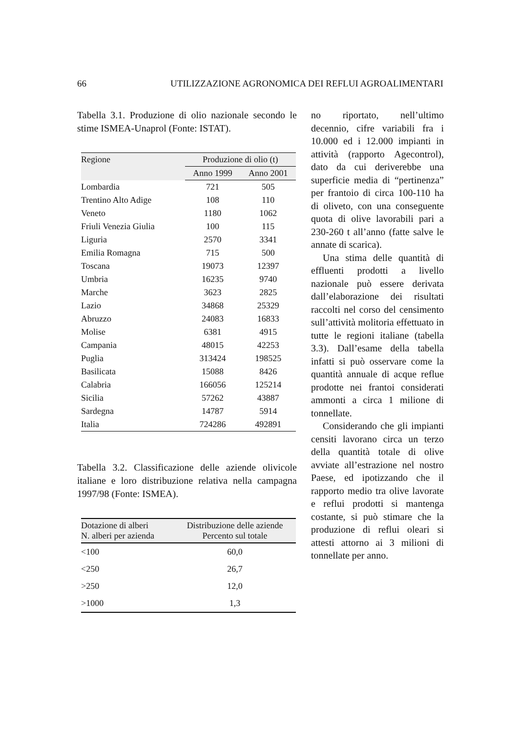66 UTILIZZAZIONE AGRONOMICA DEI REFLUI AGROALIMENTARI
Tabella 3.1. Produzione di olio nazionale secondo le stime ISMEA-Unaprol (Fonte: ISTAT).
| Regione | Produzione di olio (t) | |
| --- | --- | --- |
| | Anno 1999 | Anno 2001 |
| Lombardia | 721 | 505 |
| Trentino Alto Adige | 108 | 110 |
| Veneto | 1180 | 1062 |
| Friuli Venezia Giulia | 100 | 115 |
| Liguria | 2570 | 3341 |
| Emilia Romagna | 715 | 500 |
| Toscana | 19073 | 12397 |
| Umbria | 16235 | 9740 |
| Marche | 3623 | 2825 |
| Lazio | 34868 | 25329 |
| Abruzzo | 24083 | 16833 |
| Molise | 6381 | 4915 |
| Campania | 48015 | 42253 |
| Puglia | 313424 | 198525 |
| Basilicata | 15088 | 8426 |
| Calabria | 166056 | 125214 |
| Sicilia | 57262 | 43887 |
| Sardegna | 14787 | 5914 |
| Italia | 724286 | 492891 |
Tabella 3.2. Classificazione delle aziende olivicole italiane e loro distribuzione relativa nella campagna 1997/98 (Fonte: ISMEA).
| Dotazione di alberi N. alberi per azienda | Distribuzione delle aziende Percento sul totale |
| --- | --- |
| <100 | 60,0 |
| <250 | 26,7 |
| >250 | 12,0 |
| >1000 | 1,3 |
no riportato, nell’ultimo decennio, cifre variabili fra i 10.000 ed i 12.000 impianti in attività (rapporto Agecontrol), dato da cui deriverebbe una superficie media di “pertinenza” per frantoio di circa 100-110 ha di oliveto, con una conseguente quota di olive lavorabili pari a 230-260 t all’anno (fatte salve le annate di scarica).
Una stima delle quantità di effluenti prodotti a livello nazionale può essere derivata dall’elaborazione dei risultati raccolti nel corso del censimento sull’attività molitoria effettuato in tutte le regioni italiane (tabella 3.3). Dall’esame della tabella infatti si può osservare come la quantità annuale di acque reflue prodotte nei frantoi considerati ammonti a circa 1 milione di tonnellate.
Considerando che gli impianti censiti lavorano circa un terzo della quantità totale di olive avviate all’estrazione nel nostro Paese, ed ipotizzando che il rapporto medio tra olive lavorate e reflui prodotti si mantenga costante, si può stimare che la produzione di reflui oleari si attesti attorno ai 3 milioni di tonnellate per anno.